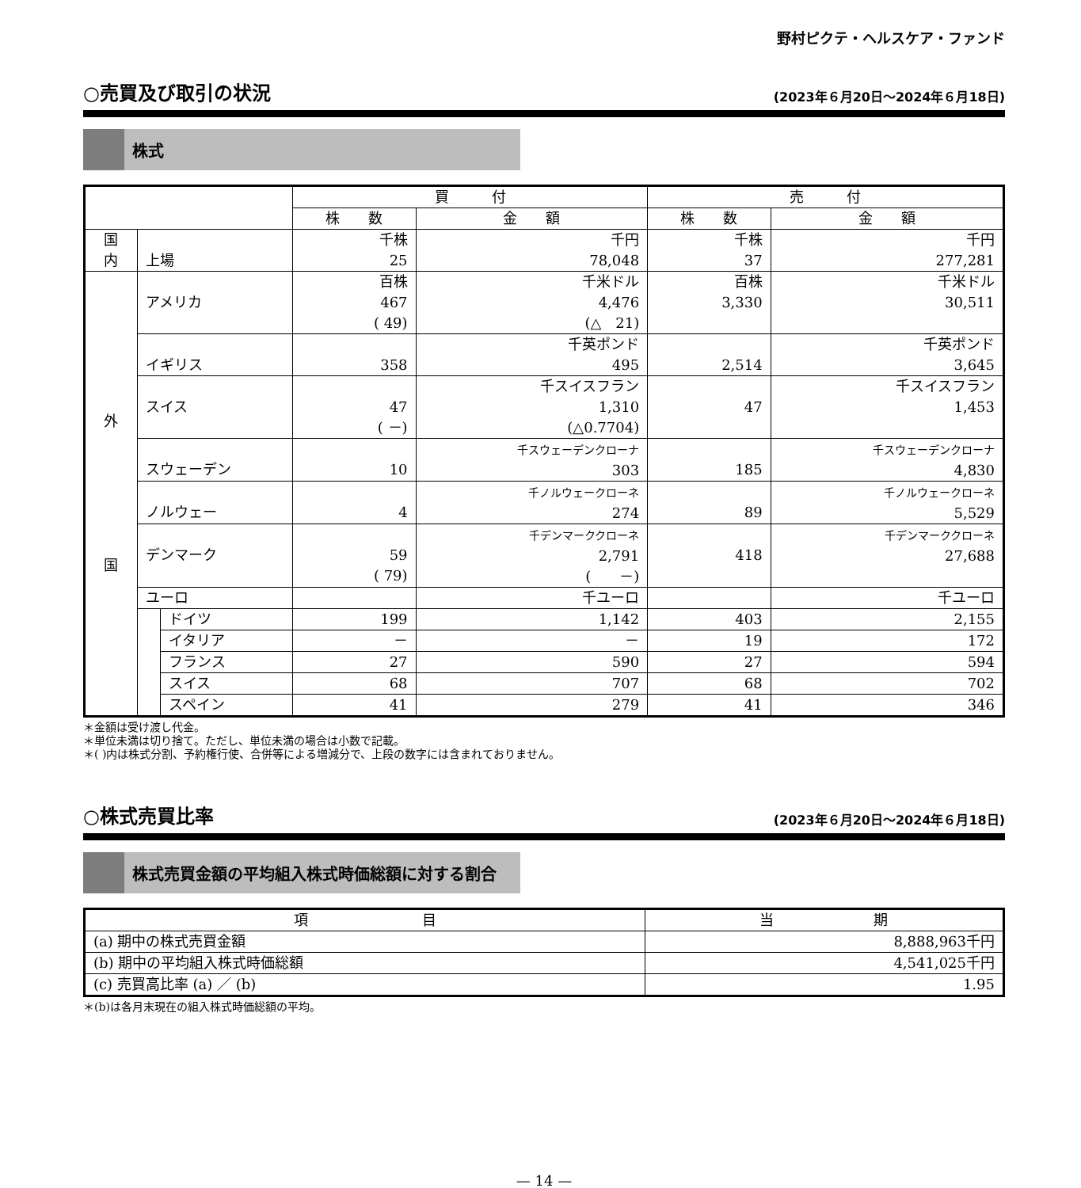野村ピクテ・ヘルスケア・ファンド
○売買及び取引の状況 (2023年６月20日～2024年６月18日)
株式
| | | | 買 付 | | 売 付 | |
| --- | --- | --- | --- | --- | --- | --- |
| | | | 株 数 | 金 額 | 株 数 | 金 額 |
| 国 内 | 上場 | | 千株 25 | 千円 78,048 | 千株 37 | 千円 277,281 |
| 外 国 | アメリカ | | 百株 467 ( 49) | 千米ドル 4,476 (△ 21) | 百株 3,330 | 千米ドル 30,511 |
| | イギリス | | 358 | 千英ポンド 495 | 2,514 | 千英ポンド 3,645 |
| | スイス | | 47 ( －) | 千スイスフラン 1,310 (△0.7704) | 47 | 千スイスフラン 1,453 |
| | スウェーデン | | 10 | 千スウェーデンクローナ 303 | 185 | 千スウェーデンクローナ 4,830 |
| | ノルウェー | | 4 | 千ノルウェークローネ 274 | 89 | 千ノルウェークローネ 5,529 |
| | デンマーク | | 59 ( 79) | 千デンマーククローネ 2,791 ( －) | 418 | 千デンマーククローネ 27,688 |
| | ユーロ | | | 千ユーロ | | 千ユーロ |
| | | ドイツ | 199 | 1,142 | 403 | 2,155 |
| | | イタリア | － | － | 19 | 172 |
| | | フランス | 27 | 590 | 27 | 594 |
| | | スイス | 68 | 707 | 68 | 702 |
| | | スペイン | 41 | 279 | 41 | 346 |
＊金額は受け渡し代金。
＊単位未満は切り捨て。ただし、単位未満の場合は小数で記載。
＊( )内は株式分割、予約権行使、合併等による増減分で、上段の数字には含まれておりません。
○株式売買比率 (2023年６月20日～2024年６月18日)
株式売買金額の平均組入株式時価総額に対する割合
| 項 目 | 当 期 |
| --- | --- |
| (a) 期中の株式売買金額 | 8,888,963千円 |
| (b) 期中の平均組入株式時価総額 | 4,541,025千円 |
| (c) 売買高比率 (a) ／ (b) | 1.95 |
＊(b)は各月末現在の組入株式時価総額の平均。
— 14 —